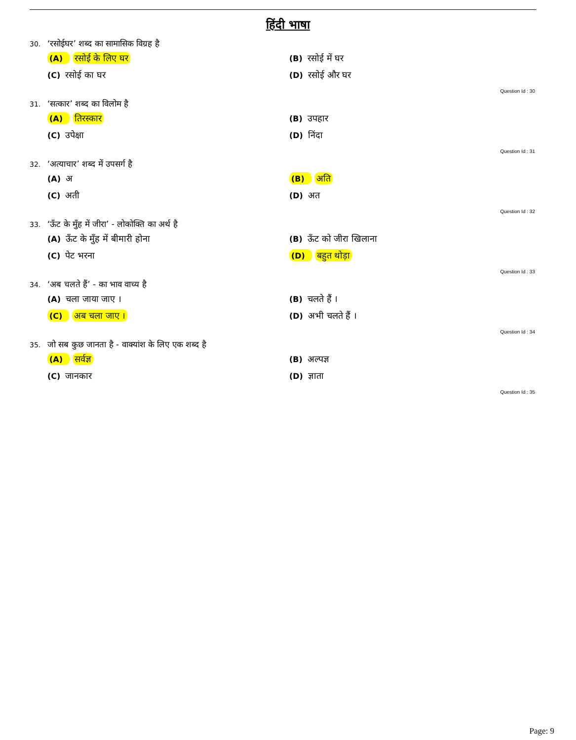हिंदी भाषा
30. ‘रसोईघर’ शब्द का सामासिक विग्रह है
(A) रसोई के लिए घर
(B) रसोई में घर
(C) रसोई का घर
(D) रसोई और घर
Question Id : 30
31. ‘सत्कार’ शब्द का विलोम है
(A) तिरस्कार
(B) उपहार
(C) उपेक्षा
(D) निंदा
Question Id : 31
32. ‘अत्याचार’ शब्द में उपसर्ग है
(A) अ
(B) अति
(C) अती
(D) अत
Question Id : 32
33. ‘ऊँट के मुँह में जीरा’ - लोकोक्ति का अर्थ है
(A) ऊँट के मुँह में बीमारी होना
(B) ऊँट को जीरा खिलाना
(C) पेट भरना
(D) बहुत थोड़ा
Question Id : 33
34. ‘अब चलते हैं’ - का भाव वाच्य है
(A) चला जाया जाए ।
(B) चलते हैं ।
(C) अब चला जाए ।
(D) अभी चलते हैं ।
Question Id : 34
35. जो सब कुछ जानता है - वाक्यांश के लिए एक शब्द है
(A) सर्वज्ञ
(B) अल्पज्ञ
(C) जानकार
(D) ज्ञाता
Question Id : 35
Page: 9